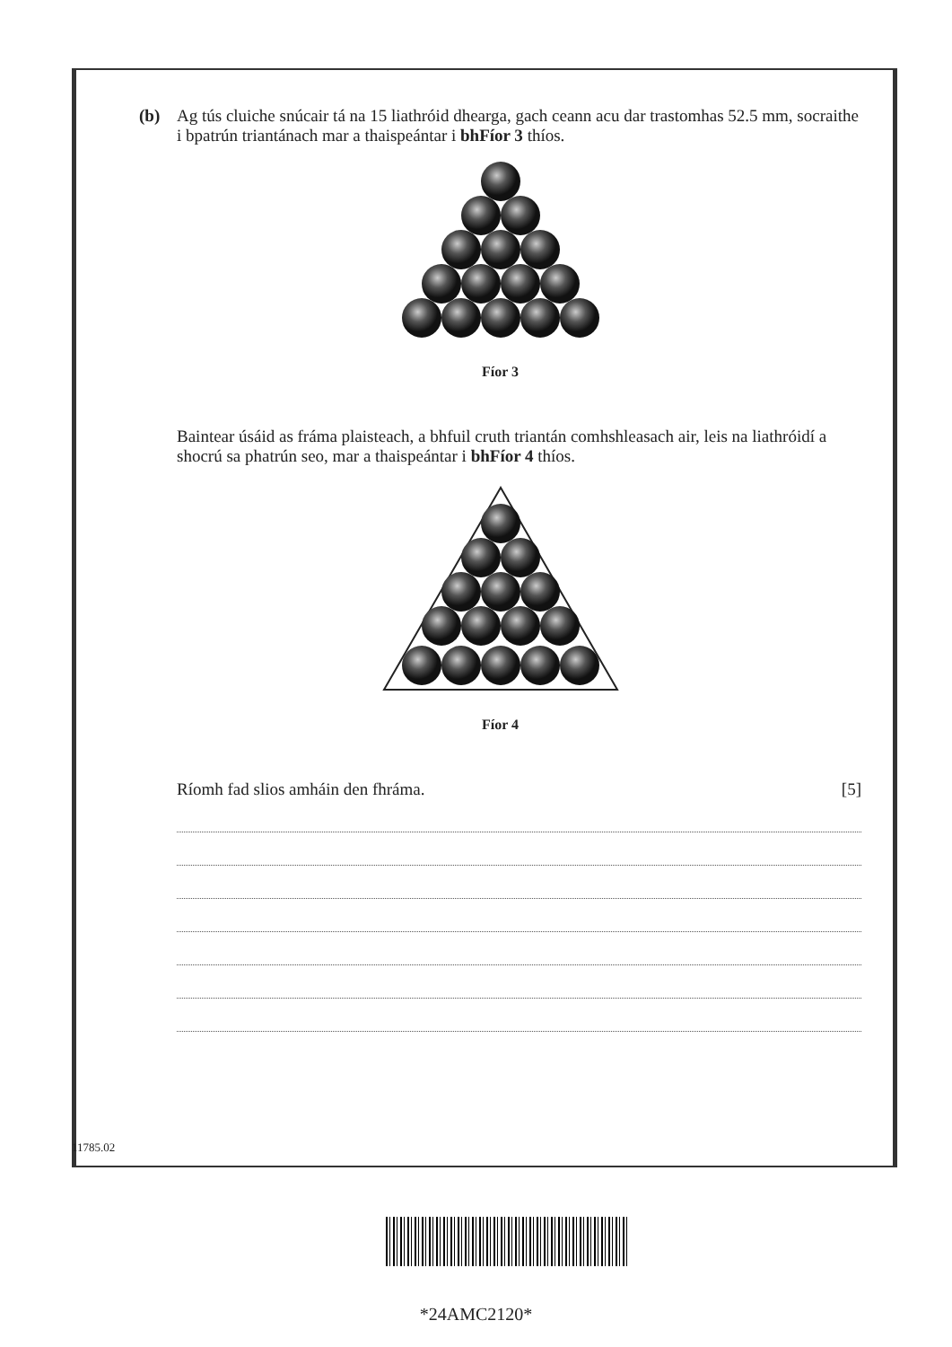(b) Ag tús cluiche snúcair tá na 15 liathróid dhearga, gach ceann acu dar trastomhas 52.5 mm, socraithe i bpatrún triantánach mar a thaispeántar i bhFíor 3 thíos.
Fíor 3
Baintear úsáid as fráma plaisteach, a bhfuil cruth triantán comhshleasach air, leis na liathróidí a shocrú sa phatrún seo, mar a thaispeántar i bhFíor 4 thíos.
Fíor 4
Ríomh fad slios amháin den fhráma. [5]
11785.02
*24AMC2120*